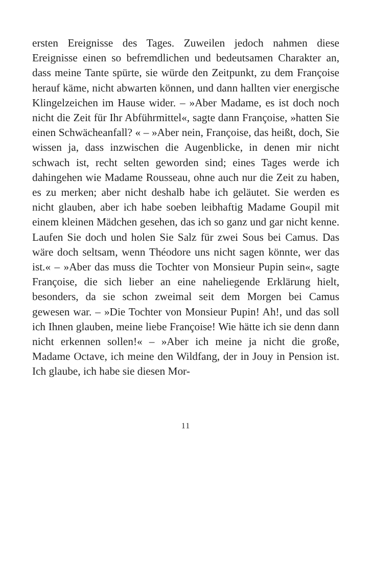ersten Ereignisse des Tages. Zuweilen jedoch nahmen diese Ereignisse einen so befremdlichen und bedeutsamen Charakter an, dass meine Tante spürte, sie würde den Zeitpunkt, zu dem Françoise herauf käme, nicht abwarten können, und dann hallten vier energische Klingelzeichen im Hause wider. – »Aber Madame, es ist doch noch nicht die Zeit für Ihr Abführmittel«, sagte dann Françoise, »hatten Sie einen Schwächeanfall? « – »Aber nein, Françoise, das heißt, doch, Sie wissen ja, dass inzwischen die Augenblicke, in denen mir nicht schwach ist, recht selten geworden sind; eines Tages werde ich dahingehen wie Madame Rousseau, ohne auch nur die Zeit zu haben, es zu merken; aber nicht deshalb habe ich geläutet. Sie werden es nicht glauben, aber ich habe soeben leibhaftig Madame Goupil mit einem kleinen Mädchen gesehen, das ich so ganz und gar nicht kenne. Laufen Sie doch und holen Sie Salz für zwei Sous bei Camus. Das wäre doch seltsam, wenn Théodore uns nicht sagen könnte, wer das ist.« – »Aber das muss die Tochter von Monsieur Pupin sein«, sagte Françoise, die sich lieber an eine naheliegende Erklärung hielt, besonders, da sie schon zweimal seit dem Morgen bei Camus gewesen war. – »Die Tochter von Monsieur Pupin! Ah!, und das soll ich Ihnen glauben, meine liebe Françoise! Wie hätte ich sie denn dann nicht erkennen sollen!« – »Aber ich meine ja nicht die große, Madame Octave, ich meine den Wildfang, der in Jouy in Pension ist. Ich glaube, ich habe sie diesen Mor-
11